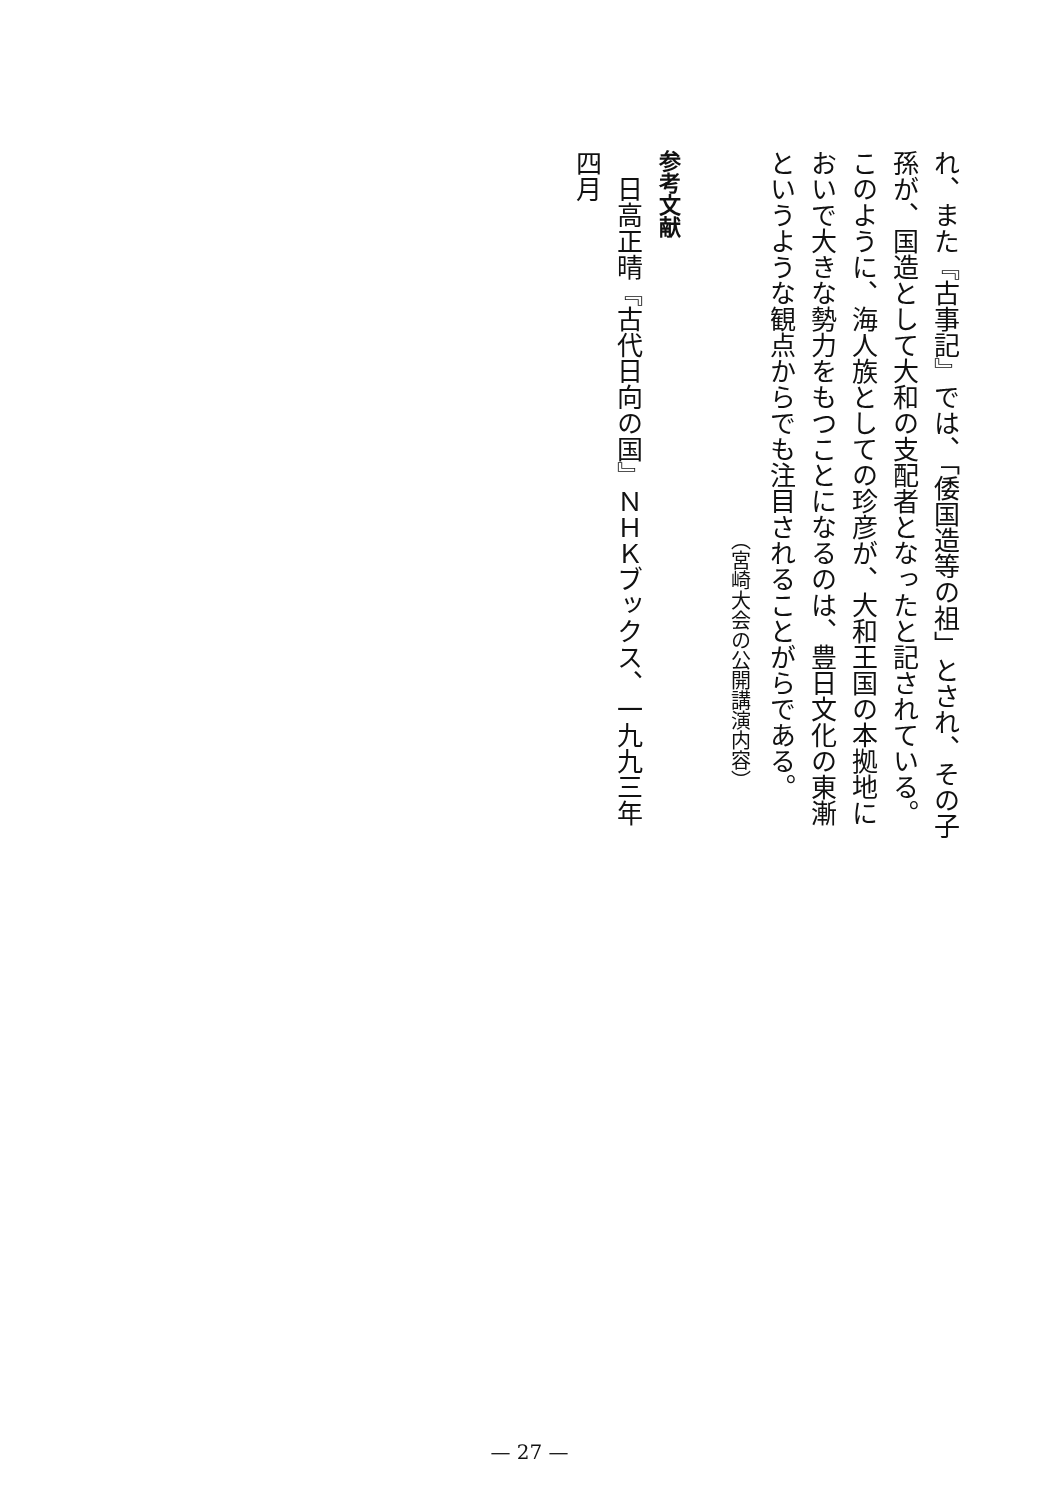れ、また『古事記』では、「倭国造等の祖」とされ、その子孫が、国造として大和の支配者となったと記されている。
このように、海人族としての珍彦が、大和王国の本拠地においで大きな勢力をもつことになるのは、豊日文化の東漸というような観点からでも注目されることがらである。
（宮崎大会の公開講演内容）
参考文献
　日高正晴『古代日向の国』ＮＨＫブックス、一九九三年四月
— 27 —